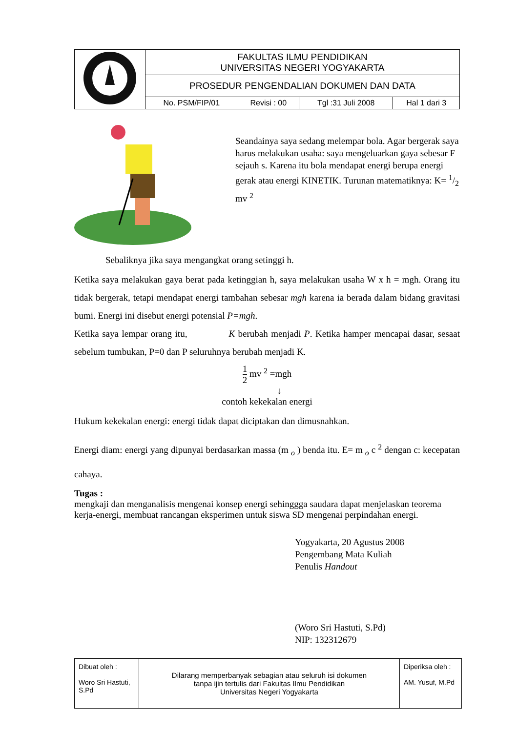| | FAKULTAS ILMU PENDIDIKAN UNIVERSITAS NEGERI YOGYAKARTA | | | |
| | PROSEDUR PENGENDALIAN DOKUMEN DAN DATA | | | |
| | No. PSM/FIP/01 | Revisi : 00 | Tgl :31 Juli 2008 | Hal 1 dari 3 |
Seandainya saya sedang melempar bola. Agar bergerak saya harus melakukan usaha: saya mengeluarkan gaya sebesar F sejauh s. Karena itu bola mendapat energi berupa energi gerak atau energi KINETIK. Turunan matematiknya: K= 1/2 mv <sup>2</sup>
Sebaliknya jika saya mengangkat orang setinggi h.
Ketika saya melakukan gaya berat pada ketinggian h, saya melakukan usaha W x h = mgh. Orang itu tidak bergerak, tetapi mendapat energi tambahan sebesar mgh karena ia berada dalam bidang gravitasi bumi. Energi ini disebut energi potensial P=mgh.
Ketika saya lempar orang itu, K berubah menjadi P. Ketika hamper mencapai dasar, sesaat sebelum tumbukan, P=0 dan P seluruhnya berubah menjadi K.
1 2 mv <sup>2</sup> =mgh
↓
contoh kekekalan energi
Hukum kekekalan energi: energi tidak dapat diciptakan dan dimusnahkan.
Energi diam: energi yang dipunyai berdasarkan massa (m <sub>o</sub> ) benda itu. E= m <sub>o</sub> c <sup>2</sup> dengan c: kecepatan cahaya.
Tugas :
mengkaji dan menganalisis mengenai konsep energi sehinggga saudara dapat menjelaskan teorema kerja-energi, membuat rancangan eksperimen untuk siswa SD mengenai perpindahan energi.
Yogyakarta, 20 Agustus 2008
Pengembang Mata Kuliah
Penulis Handout
(Woro Sri Hastuti, S.Pd)
NIP: 132312679
| Dibuat oleh : Woro Sri Hastuti, S.Pd | Dilarang memperbanyak sebagian atau seluruh isi dokumen tanpa ijin tertulis dari Fakultas Ilmu Pendidikan Universitas Negeri Yogyakarta | Diperiksa oleh : AM. Yusuf, M.Pd |